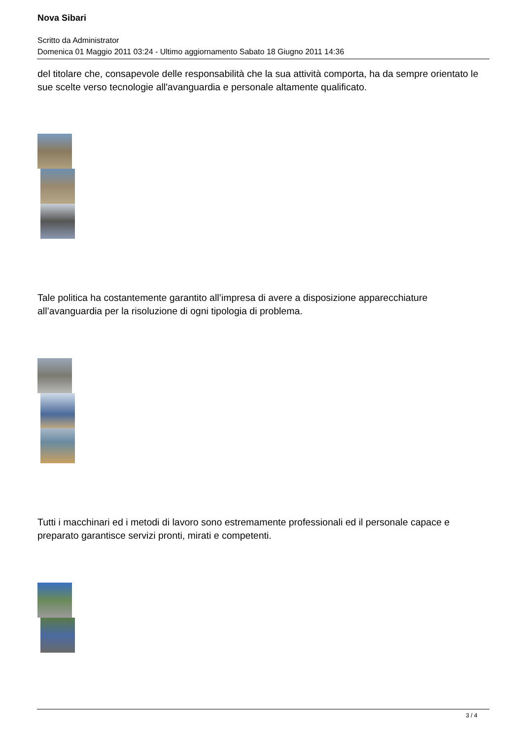Nova Sibari
Scritto da Administrator
Domenica 01 Maggio 2011 03:24 - Ultimo aggiornamento Sabato 18 Giugno 2011 14:36
del titolare che, consapevole delle responsabilità che la sua attività comporta, ha da sempre orientato le sue scelte verso tecnologie all'avanguardia e personale altamente qualificato.
Tale politica ha costantemente garantito all’impresa di avere a disposizione apparecchiature all’avanguardia per la risoluzione di ogni tipologia di problema.
Tutti i macchinari ed i metodi di lavoro sono estremamente professionali ed il personale capace e preparato garantisce servizi pronti, mirati e competenti.
3 / 4